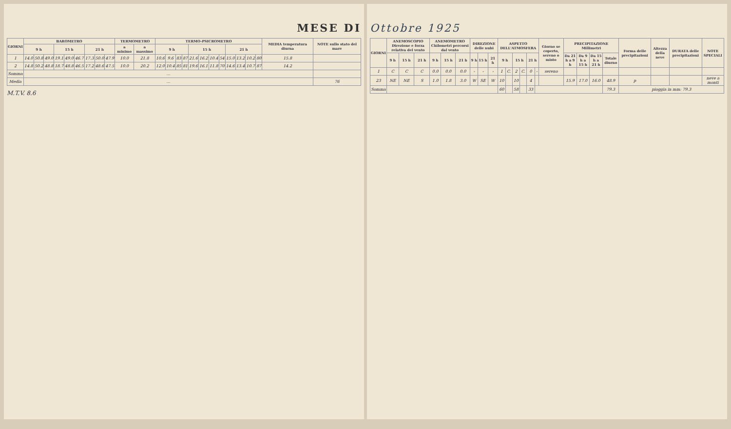MESE DI
| GIORNI | BAROMETRO | | | | | | | | | TERMOMETRO | | TERMO-PSICROMETRO | | | | | | | | | | | | MEDIA temperatura diurna | NOTE sullo stato del mare |
| --- | --- | --- | --- | --- | --- | --- | --- | --- | --- | --- | --- | --- | --- | --- | --- | --- | --- | --- | --- | --- | --- | --- | --- | --- | --- |
| | 9 h | | | 15 h | | | 21 h | | | a minimo | a massimo | 9 h | | | | 15 h | | | | 21 h | | | | | |
| 1 | 14.0 | 50.8 | 49.0 | 19.1 | 49.0 | 46.7 | 17.3 | 50.0 | 47.9 | 10.0 | 21.8 | 10.6 | 9.6 | 83 | 87 | 21.6 | 16.2 | 10.4 | 54 | 15.0 | 13.2 | 10.2 | 80 | 15.8 | |
| 2 | 14.8 | 50.2 | 48.8 | 18.7 | 48.8 | 46.5 | 17.2 | 48.6 | 47.5 | 10.0 | 20.2 | 12.0 | 10.4 | 85 | 81 | 19.6 | 16.1 | 11.8 | 70 | 14.6 | 13.4 | 10.7 | 87 | 14.2 | |
| Somma | ... | | | | | | | | | | | | | | | | | | | | | | | | |
| Media | ... | | | | | | | | | | | | | | | | | | | | | | | | 76 |
M.T.V. 8.6
Ottobre 1925
| GIORNI | ANEMOSCOPIO Direzione e forza relativa del vento | | | ANEMOMETRO Chilometri percorsi dal vento | | | DIREZIONE delle nubi | | | ASPETTO DELL'ATMOSFERA | | | | | | Giorno se coperto, sereno o misto | PRECIPITAZIONE Millimetri | | | | Forma delle precipitazioni | Altezza della neve | DURATA delle precipitazioni | NOTE SPECIALI |
| --- | --- | --- | --- | --- | --- | --- | --- | --- | --- | --- | --- | --- | --- | --- | --- | --- | --- | --- | --- | --- | --- | --- | --- | --- |
| | 9 h | 15 h | 21 h | 9 h | 15 h | 21 h | 9 h | 15 h | 21 h | 9 h | | 15 h | | 21 h | | | Da 21 h a 9 h | Da 9 h a 15 h | Da 15 h a 21 h | Totale diurno | | | | |
| 1 | C | C | C | 0.0 | 0.0 | 0.0 | - | - | - | 1 | C. | 2 | C. | 0 | - | sereno | | | | | | | | |
| 23 | NE | NE | S | 1.0 | 1.8 | 3.0 | W | SE | W | 10 | | 10 | | 4 | | | 15.9 | 17.0 | 16.0 | 48.9 | p | | | neve a monti |
| Somma | | | | | | | | | | 60 | | 58 | | 33 | | | | | | 79.3 | pioggia in mm: 79.3 | | | |